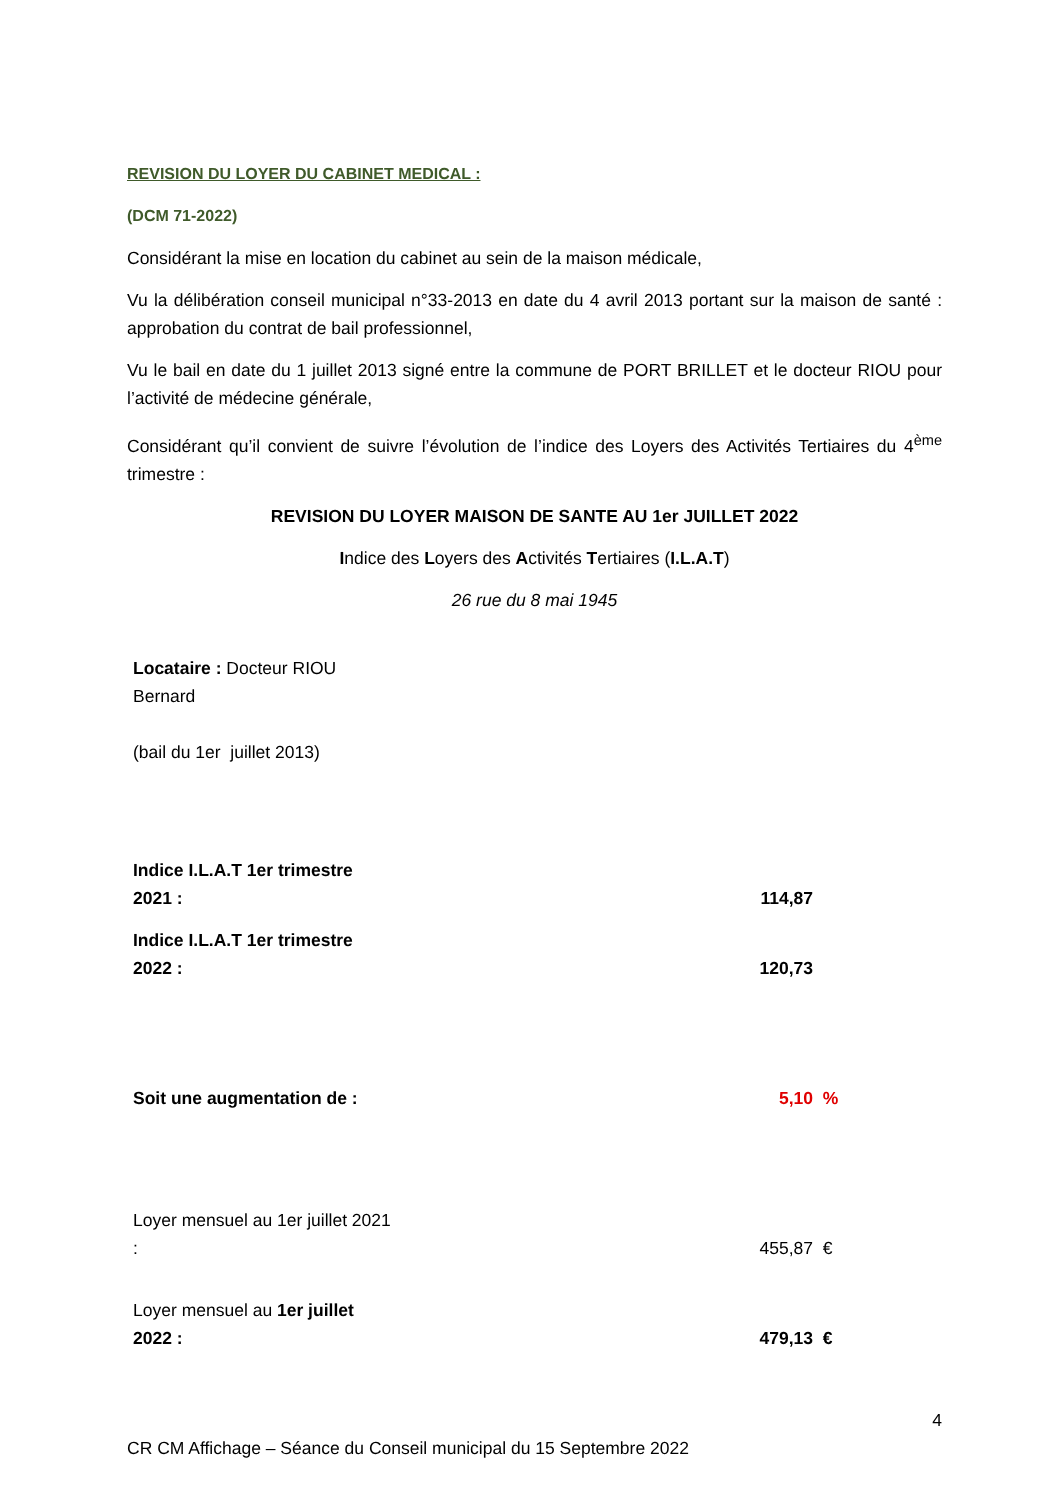REVISION DU LOYER DU CABINET MEDICAL :
(DCM 71-2022)
Considérant la mise en location du cabinet au sein de la maison médicale,
Vu la délibération conseil municipal n°33-2013 en date du 4 avril 2013 portant sur la maison de santé : approbation du contrat de bail professionnel,
Vu le bail en date du 1 juillet 2013 signé entre la commune de PORT BRILLET et le docteur RIOU pour l’activité de médecine générale,
Considérant qu’il convient de suivre l’évolution de l’indice des Loyers des Activités Tertiaires du 4<sup>ème</sup> trimestre :
REVISION DU LOYER MAISON DE SANTE AU 1er JUILLET 2022
Indice des Loyers des Activités Tertiaires (I.L.A.T)
26 rue du 8 mai 1945
| Locataire : Docteur RIOU Bernard (bail du 1er juillet 2013) | | |
| Indice I.L.A.T 1er trimestre 2021 : | 114,87 | |
| Indice I.L.A.T 1er trimestre 2022 : | 120,73 | |
| Soit une augmentation de : | 5,10 | % |
| Loyer mensuel au 1er juillet 2021 : | 455,87 | € |
| Loyer mensuel au 1er juillet 2022 : | 479,13 | € |
4
CR CM Affichage – Séance du Conseil municipal du 15 Septembre 2022